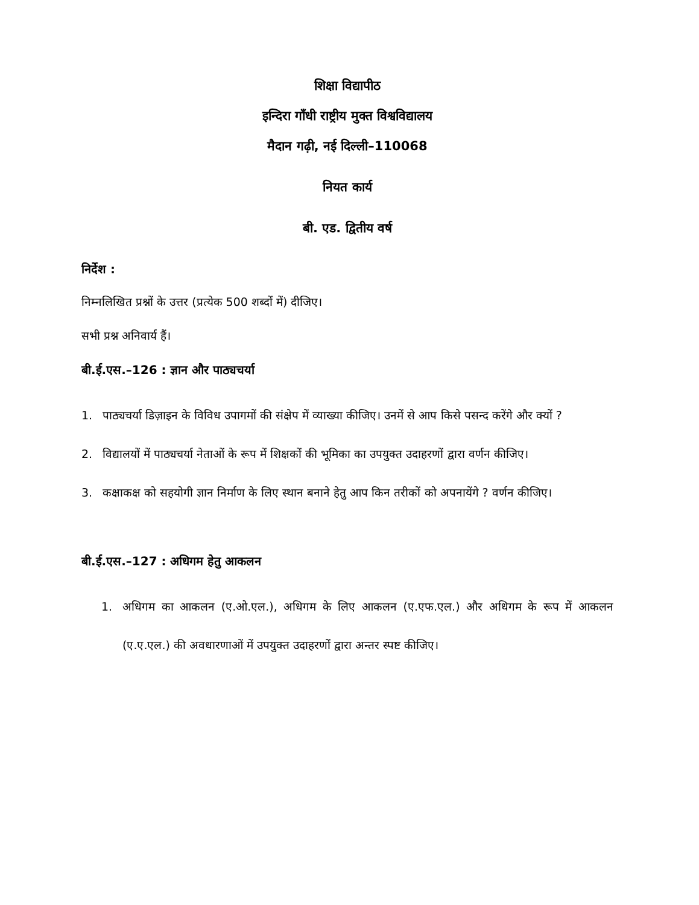शिक्षा विद्यापीठ
इन्दिरा गाँधी राष्ट्रीय मुक्त विश्वविद्यालय
मैदान गढ़ी, नई दिल्ली–110068
नियत कार्य
बी. एड. द्वितीय वर्ष
निर्देश :
निम्नलिखित प्रश्नों के उत्तर (प्रत्येक 500 शब्दों में) दीजिए।
सभी प्रश्न अनिवार्य हैं।
बी.ई.एस.–126 : ज्ञान और पाठ्यचर्या
1. पाठ्यचर्या डिज़ाइन के विविध उपागमों की संक्षेप में व्याख्या कीजिए। उनमें से आप किसे पसन्द करेंगे और क्यों ?
2. विद्यालयों में पाठ्यचर्या नेताओं के रूप में शिक्षकों की भूमिका का उपयुक्त उदाहरणों द्वारा वर्णन कीजिए।
3. कक्षाकक्ष को सहयोगी ज्ञान निर्माण के लिए स्थान बनाने हेतु आप किन तरीकों को अपनायेंगे ? वर्णन कीजिए।
बी.ई.एस.–127 : अधिगम हेतु आकलन
1. अधिगम का आकलन (ए.ओ.एल.), अधिगम के लिए आकलन (ए.एफ.एल.) और अधिगम के रूप में आकलन (ए.ए.एल.) की अवधारणाओं में उपयुक्त उदाहरणों द्वारा अन्तर स्पष्ट कीजिए।